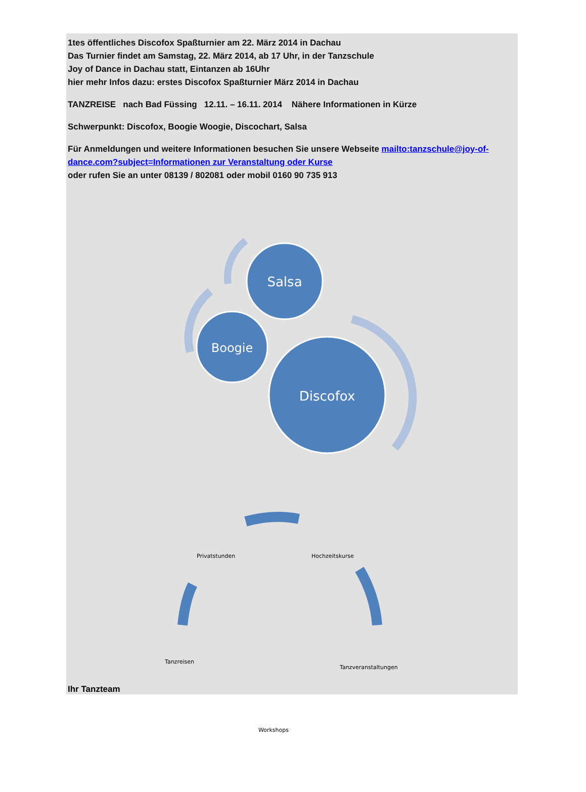1tes öffentliches Discofox Spaßturnier am 22. März 2014 in Dachau
Das Turnier findet am Samstag, 22. März 2014, ab 17 Uhr, in der Tanzschule
Joy of Dance in Dachau statt, Eintanzen ab 16Uhr
hier mehr Infos dazu: erstes Discofox Spaßturnier März 2014 in Dachau
TANZREISE nach Bad Füssing 12.11. – 16.11. 2014 Nähere Informationen in Kürze
Schwerpunkt: Discofox, Boogie Woogie, Discochart, Salsa
Für Anmeldungen und weitere Informationen besuchen Sie unsere Webseite mailto:tanzschule@joy-of-dance.com?subject=Informationen zur Veranstaltung oder Kurse
oder rufen Sie an unter 08139 / 802081 oder mobil 0160 90 735 913
Salsa
Boogie
Discofox
Privatstunden Hochzeitskurse
Tanzreisen
Tanzveranstaltungen
Workshops
Ihr Tanzteam